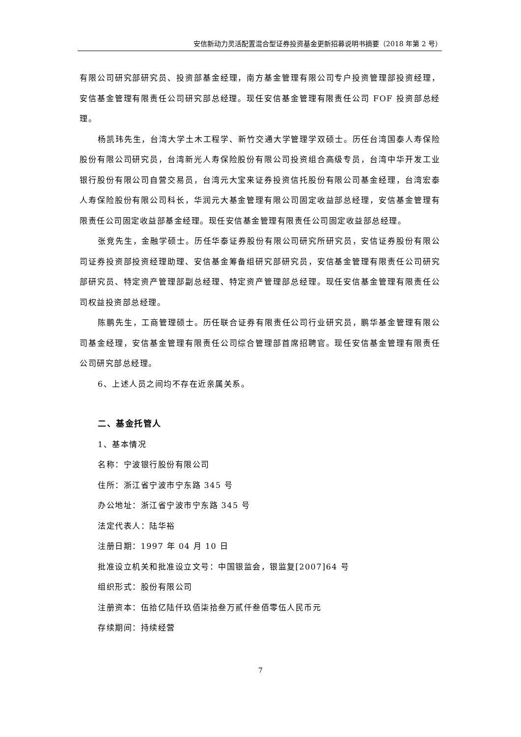安信新动力灵活配置混合型证券投资基金更新招募说明书摘要（2018 年第 2 号）
有限公司研究部研究员、投资部基金经理，南方基金管理有限公司专户投资管理部投资经理，安信基金管理有限责任公司研究部总经理。现任安信基金管理有限责任公司 FOF 投资部总经理。
杨凯玮先生，台湾大学土木工程学、新竹交通大学管理学双硕士。历任台湾国泰人寿保险股份有限公司研究员，台湾新光人寿保险股份有限公司投资组合高级专员，台湾中华开发工业银行股份有限公司自营交易员，台湾元大宝来证券投资信托股份有限公司基金经理，台湾宏泰人寿保险股份有限公司科长，华润元大基金管理有限公司固定收益部总经理，安信基金管理有限责任公司固定收益部基金经理。现任安信基金管理有限责任公司固定收益部总经理。
张竞先生，金融学硕士。历任华泰证券股份有限公司研究所研究员，安信证券股份有限公司证券投资部投资经理助理、安信基金筹备组研究部研究员，安信基金管理有限责任公司研究部研究员、特定资产管理部副总经理、特定资产管理部总经理。现任安信基金管理有限责任公司权益投资部总经理。
陈鹏先生，工商管理硕士。历任联合证券有限责任公司行业研究员，鹏华基金管理有限公司基金经理，安信基金管理有限责任公司综合管理部首席招聘官。现任安信基金管理有限责任公司研究部总经理。
6、上述人员之间均不存在近亲属关系。
二、基金托管人
1、基本情况
名称：宁波银行股份有限公司
住所：浙江省宁波市宁东路 345 号
办公地址：浙江省宁波市宁东路 345 号
法定代表人：陆华裕
注册日期：1997 年 04 月 10 日
批准设立机关和批准设立文号：中国银监会，银监复[2007]64 号
组织形式：股份有限公司
注册资本：伍拾亿陆仟玖佰柒拾叁万贰仟叁佰零伍人民币元
存续期间：持续经营
7